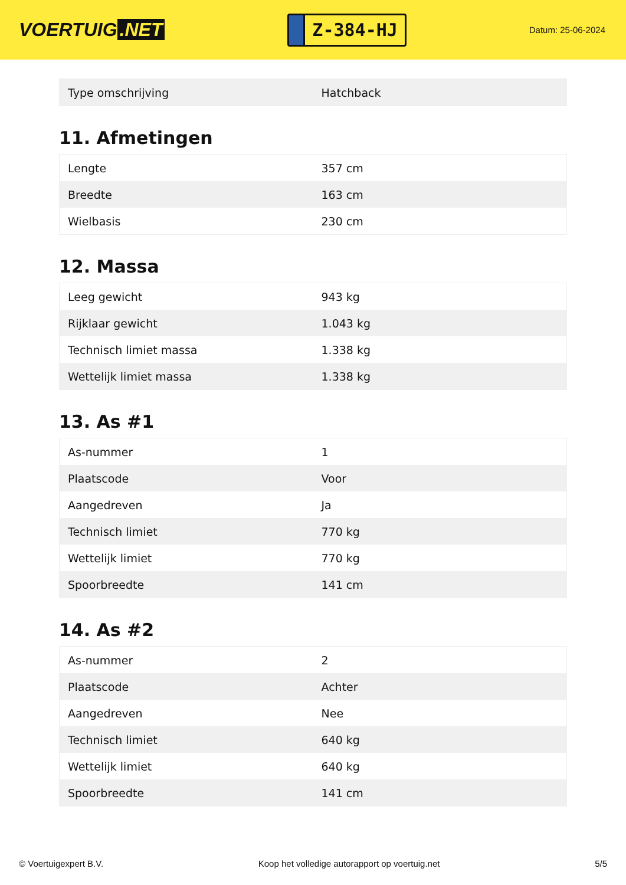VOERTUIG.NET
Z-384-HJ
Datum: 25-06-2024
| Type omschrijving | Hatchback |
11. Afmetingen
| Lengte | 357 cm |
| Breedte | 163 cm |
| Wielbasis | 230 cm |
12. Massa
| Leeg gewicht | 943 kg |
| Rijklaar gewicht | 1.043 kg |
| Technisch limiet massa | 1.338 kg |
| Wettelijk limiet massa | 1.338 kg |
13. As #1
| As-nummer | 1 |
| Plaatscode | Voor |
| Aangedreven | Ja |
| Technisch limiet | 770 kg |
| Wettelijk limiet | 770 kg |
| Spoorbreedte | 141 cm |
14. As #2
| As-nummer | 2 |
| Plaatscode | Achter |
| Aangedreven | Nee |
| Technisch limiet | 640 kg |
| Wettelijk limiet | 640 kg |
| Spoorbreedte | 141 cm |
© Voertuigexpert B.V. Koop het volledige autorapport op voertuig.net 5/5